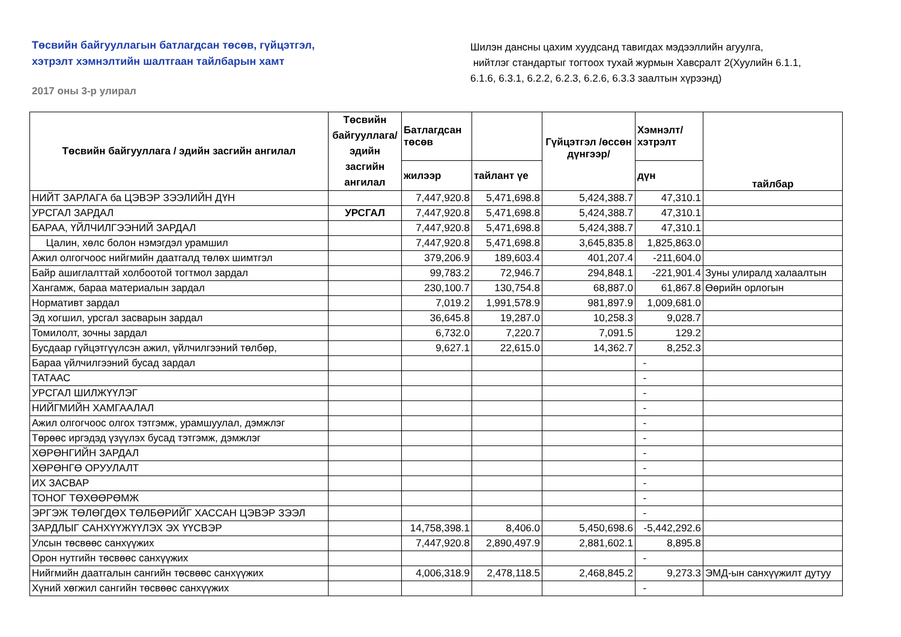Төсвийн байгууллагын батлагдсан төсөв, гүйцэтгэл,
хэтрэлт хэмнэлтийн шалтгаан тайлбарын хамт
2017 оны 3-р улирал
Шилэн дансны цахим хуудсанд тавигдах мэдээллийн агуулга,
нийтлэг стандартыг тогтоох тухай журмын Хавсралт 2(Хуулийн 6.1.1,
6.1.6, 6.3.1, 6.2.2, 6.2.3, 6.2.6, 6.3.3 заалтын хүрээнд)
| Төсвийн байгууллага / эдийн засгийн ангилал | Төсвийн байгууллага/ эдийн засгийн ангилал | Батлагдсан төсөв | | Гүйцэтгэл /өссөн дүнгээр/ | Хэмнэлт/ хэтрэлт | тайлбар |
| --- | --- | --- | --- | --- | --- | --- |
| | | жилээр | тайлант үе | | дүн | |
| НИЙТ ЗАРЛАГА ба ЦЭВЭР ЗЭЭЛИЙН ДҮН | | 7,447,920.8 | 5,471,698.8 | 5,424,388.7 | 47,310.1 | |
| УРСГАЛ ЗАРДАЛ | УРСГАЛ | 7,447,920.8 | 5,471,698.8 | 5,424,388.7 | 47,310.1 | |
| БАРАА, ҮЙЛЧИЛГЭЭНИЙ ЗАРДАЛ | | 7,447,920.8 | 5,471,698.8 | 5,424,388.7 | 47,310.1 | |
| Цалин, хөлс болон нэмэгдэл урамшил | | 7,447,920.8 | 5,471,698.8 | 3,645,835.8 | 1,825,863.0 | |
| Ажил олгогчоос нийгмийн даатгалд төлөх шимтгэл | | 379,206.9 | 189,603.4 | 401,207.4 | -211,604.0 | |
| Байр ашиглалттай холбоотой тогтмол зардал | | 99,783.2 | 72,946.7 | 294,848.1 | -221,901.4 | Зуны улиралд халаалтын |
| Хангамж, бараа материалын зардал | | 230,100.7 | 130,754.8 | 68,887.0 | 61,867.8 | Өөрийн орлогын |
| Нормативт зардал | | 7,019.2 | 1,991,578.9 | 981,897.9 | 1,009,681.0 | |
| Эд хогшил, урсгал засварын зардал | | 36,645.8 | 19,287.0 | 10,258.3 | 9,028.7 | |
| Томилолт, зочны зардал | | 6,732.0 | 7,220.7 | 7,091.5 | 129.2 | |
| Бусдаар гүйцэтгүүлсэн ажил, үйлчилгээний төлбөр, | | 9,627.1 | 22,615.0 | 14,362.7 | 8,252.3 | |
| Бараа үйлчилгээний бусад зардал | | | | | - | |
| ТАТААС | | | | | - | |
| УРСГАЛ ШИЛЖҮҮЛЭГ | | | | | - | |
| НИЙГМИЙН ХАМГААЛАЛ | | | | | - | |
| Ажил олгогчоос олгох тэтгэмж, урамшуулал, дэмжлэг | | | | | - | |
| Төрөөс иргэдэд үзүүлэх бусад тэтгэмж, дэмжлэг | | | | | - | |
| ХӨРӨНГИЙН ЗАРДАЛ | | | | | - | |
| ХӨРӨНГӨ ОРУУЛАЛТ | | | | | - | |
| ИХ ЗАСВАР | | | | | - | |
| ТОНОГ ТӨХӨӨРӨМЖ | | | | | - | |
| ЭРГЭЖ ТӨЛӨГДӨХ ТӨЛБӨРИЙГ ХАССАН ЦЭВЭР ЗЭЭЛ | | | | | - | |
| ЗАРДЛЫГ САНХҮҮЖҮҮЛЭХ ЭХ ҮҮСВЭР | | 14,758,398.1 | 8,406.0 | 5,450,698.6 | -5,442,292.6 | |
| Улсын төсвөөс санхүүжих | | 7,447,920.8 | 2,890,497.9 | 2,881,602.1 | 8,895.8 | |
| Орон нутгийн төсвөөс санхүүжих | | | | | - | |
| Нийгмийн даатгалын сангийн төсвөөс санхүүжих | | 4,006,318.9 | 2,478,118.5 | 2,468,845.2 | 9,273.3 | ЭМД-ын санхүүжилт дутуу |
| Хүний хөгжил сангийн төсвөөс санхүүжих | | | | | - | |